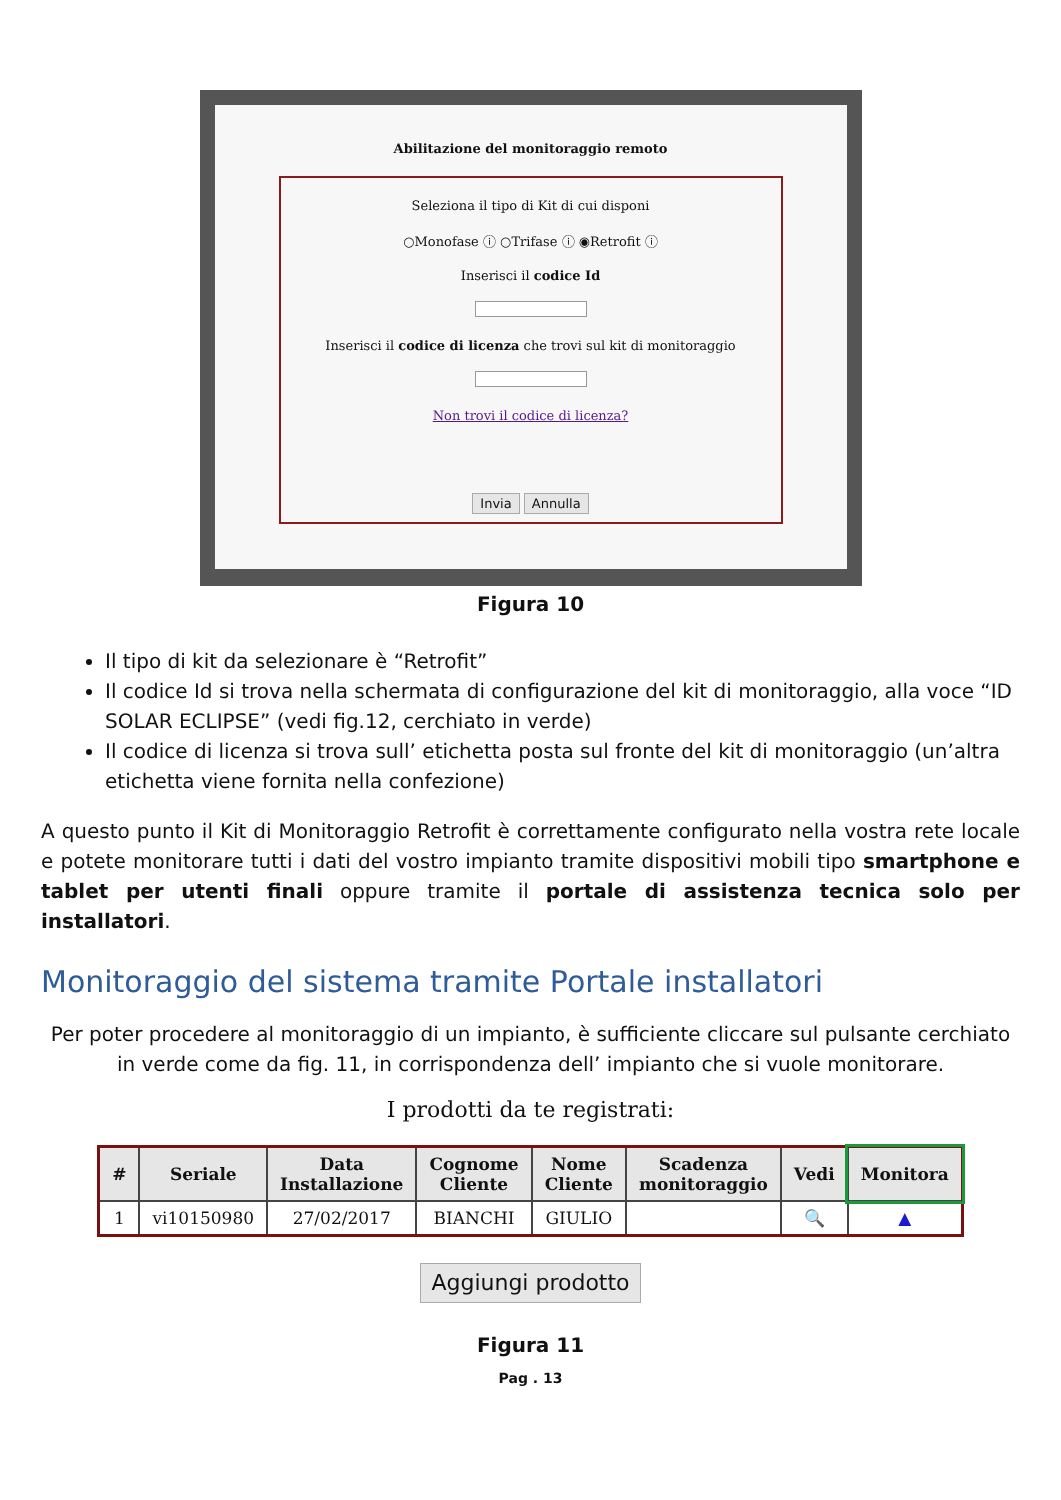Abilitazione del monitoraggio remoto
Seleziona il tipo di Kit di cui disponi
○Monofase ⓘ ○Trifase ⓘ ◉Retrofit ⓘ
Inserisci il codice Id
Inserisci il codice di licenza che trovi sul kit di monitoraggio
Non trovi il codice di licenza?
Invia Annulla
Figura 10
Il tipo di kit da selezionare è “Retrofit”
Il codice Id si trova nella schermata di configurazione del kit di monitoraggio, alla voce “ID SOLAR ECLIPSE” (vedi fig.12, cerchiato in verde)
Il codice di licenza si trova sull’ etichetta posta sul fronte del kit di monitoraggio (un’altra etichetta viene fornita nella confezione)
A questo punto il Kit di Monitoraggio Retrofit è correttamente configurato nella vostra rete locale e potete monitorare tutti i dati del vostro impianto tramite dispositivi mobili tipo smartphone e tablet per utenti finali oppure tramite il portale di assistenza tecnica solo per installatori.
Monitoraggio del sistema tramite Portale installatori
Per poter procedere al monitoraggio di un impianto, è sufficiente cliccare sul pulsante cerchiato in verde come da fig. 11, in corrispondenza dell’ impianto che si vuole monitorare.
I prodotti da te registrati:
| # | Seriale | Data Installazione | Cognome Cliente | Nome Cliente | Scadenza monitoraggio | Vedi | Monitora |
| --- | --- | --- | --- | --- | --- | --- | --- |
| 1 | vi10150980 | 27/02/2017 | BIANCHI | GIULIO | | 🔍 | ▲ |
Aggiungi prodotto
Figura 11
Pag . 13